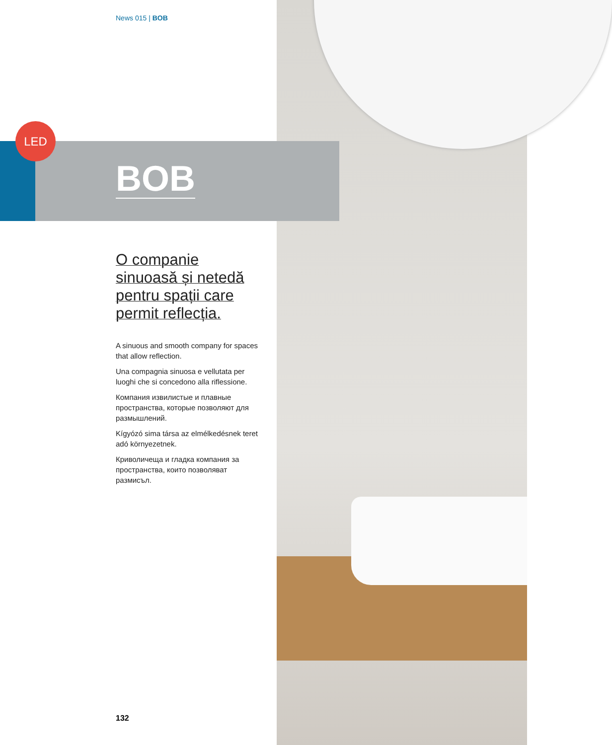News 015 | BOB
LED
BOB
O companie sinuoasă și netedă pentru spații care permit reflecția.
A sinuous and smooth company for spaces that allow reflection.
Una compagnia sinuosa e vellutata per luoghi che si concedono alla riflessione.
Компания извилистые и плавные пространства, которые позволяют для размышлений.
Kígyózó sima társa az elmélkedésnek teret adó környezetnek.
Криволичеща и гладка компания за пространства, които позволяват размисъл.
132